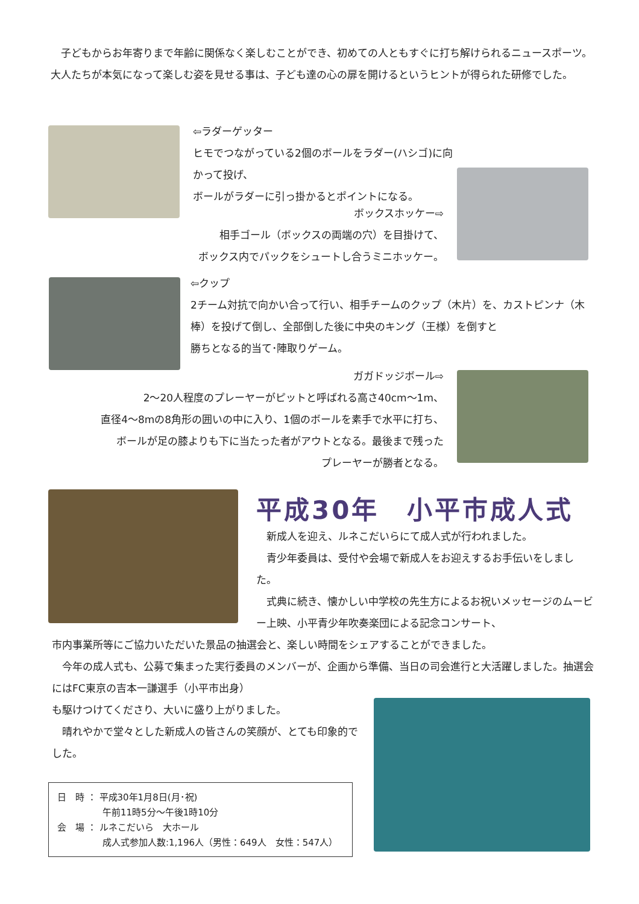子どもからお年寄りまで年齢に関係なく楽しむことができ、初めての人ともすぐに打ち解けられるニュースポーツ。大人たちが本気になって楽しむ姿を見せる事は、子ども達の心の扉を開けるというヒントが得られた研修でした。
⇦ラダーゲッター
ヒモでつながっている2個のボールをラダー(ハシゴ)に向かって投げ、
ボールがラダーに引っ掛かるとポイントになる。
ボックスホッケー⇨
相手ゴール（ボックスの両端の穴）を目掛けて、
ボックス内でパックをシュートし合うミニホッケー。
⇦クップ
2チーム対抗で向かい合って行い、相手チームのクップ（木片）を、カストピンナ（木棒）を投げて倒し、全部倒した後に中央のキング（王様）を倒すと
勝ちとなる的当て･陣取りゲーム。
ガガドッジボール⇨
2〜20人程度のプレーヤーがピットと呼ばれる高さ40cm〜1m、
直径4〜8mの8角形の囲いの中に入り、1個のボールを素手で水平に打ち、
ボールが足の膝よりも下に当たった者がアウトとなる。最後まで残った
プレーヤーが勝者となる。
平成30年　小平市成人式
　新成人を迎え、ルネこだいらにて成人式が行われました。
　青少年委員は、受付や会場で新成人をお迎えするお手伝いをしました。
　式典に続き、懐かしい中学校の先生方によるお祝いメッセージのムービー上映、小平青少年吹奏楽団による記念コンサート、
市内事業所等にご協力いただいた景品の抽選会と、楽しい時間をシェアすることができました。
　今年の成人式も、公募で集まった実行委員のメンバーが、企画から準備、当日の司会進行と大活躍しました。抽選会にはFC東京の吉本一謙選手（小平市出身）
も駆けつけてくださり、大いに盛り上がりました。
　晴れやかで堂々とした新成人の皆さんの笑顔が、とても印象的でした。
日　時 ： 平成30年1月8日(月･祝)
　　　　　午前11時5分〜午後1時10分
会　場 ： ルネこだいら　大ホール
　　　　　成人式参加人数:1,196人（男性：649人　女性：547人）